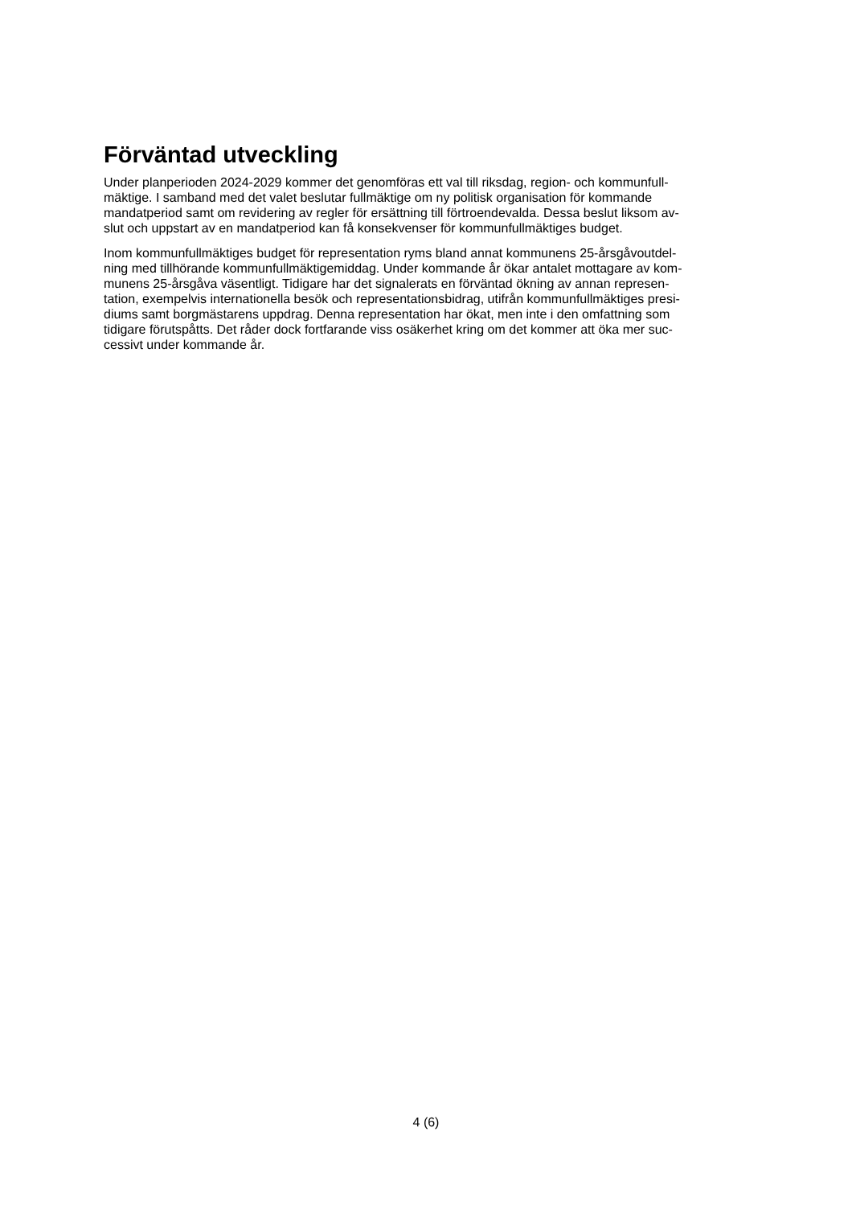Förväntad utveckling
Under planperioden 2024-2029 kommer det genomföras ett val till riksdag, region- och kommunfull-
mäktige. I samband med det valet beslutar fullmäktige om ny politisk organisation för kommande
mandatperiod samt om revidering av regler för ersättning till förtroendevalda. Dessa beslut liksom av-
slut och uppstart av en mandatperiod kan få konsekvenser för kommunfullmäktiges budget.
Inom kommunfullmäktiges budget för representation ryms bland annat kommunens 25-årsgåvoutdel-
ning med tillhörande kommunfullmäktigemiddag. Under kommande år ökar antalet mottagare av kom-
munens 25-årsgåva väsentligt. Tidigare har det signalerats en förväntad ökning av annan represen-
tation, exempelvis internationella besök och representationsbidrag, utifrån kommunfullmäktiges presi-
diums samt borgmästarens uppdrag. Denna representation har ökat, men inte i den omfattning som
tidigare förutspåtts. Det råder dock fortfarande viss osäkerhet kring om det kommer att öka mer suc-
cessivt under kommande år.
4 (6)